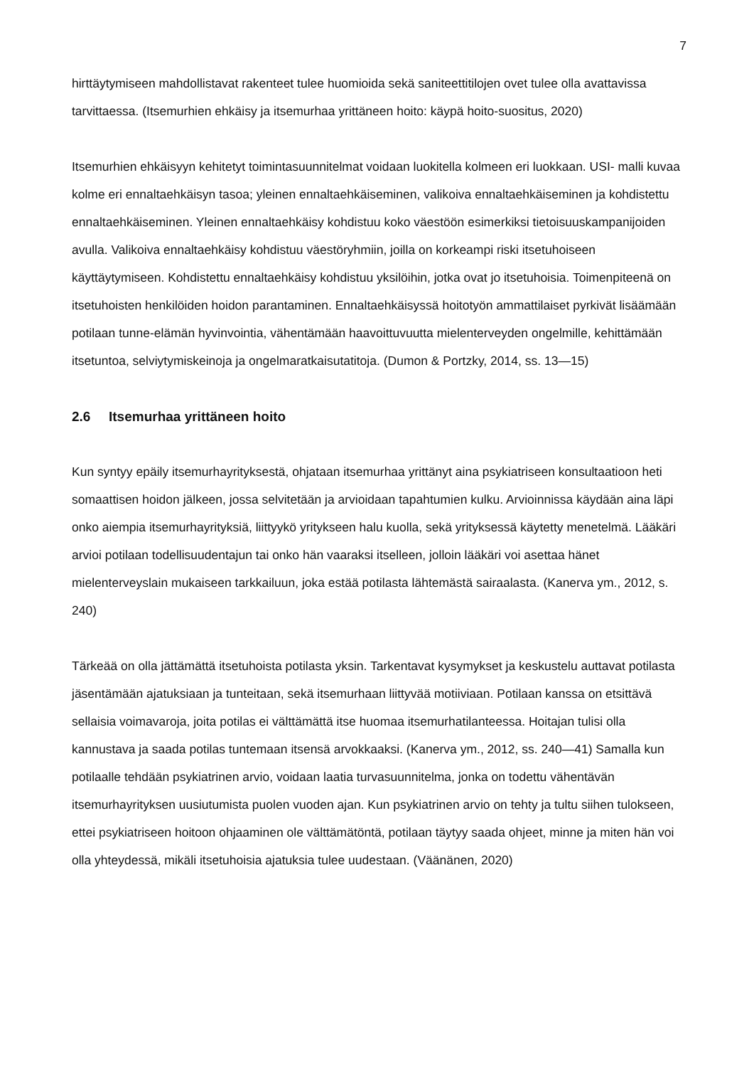7
hirttäytymiseen mahdollistavat rakenteet tulee huomioida sekä saniteettitilojen ovet tulee olla avattavissa tarvittaessa. (Itsemurhien ehkäisy ja itsemurhaa yrittäneen hoito: käypä hoito-suositus, 2020)
Itsemurhien ehkäisyyn kehitetyt toimintasuunnitelmat voidaan luokitella kolmeen eri luokkaan. USI- malli kuvaa kolme eri ennaltaehkäisyn tasoa; yleinen ennaltaehkäiseminen, valikoiva ennaltaehkäiseminen ja kohdistettu ennaltaehkäiseminen. Yleinen ennaltaehkäisy kohdistuu koko väestöön esimerkiksi tietoisuuskampanijoiden avulla. Valikoiva ennaltaehkäisy kohdistuu väestöryhmiin, joilla on korkeampi riski itsetuhoiseen käyttäytymiseen. Kohdistettu ennaltaehkäisy kohdistuu yksilöihin, jotka ovat jo itsetuhoisia. Toimenpiteenä on itsetuhoisten henkilöiden hoidon parantaminen. Ennaltaehkäisyssä hoitotyön ammattilaiset pyrkivät lisäämään potilaan tunne-elämän hyvinvointia, vähentämään haavoittuvuutta mielenterveyden ongelmille, kehittämään itsetuntoa, selviytymiskeinoja ja ongelmaratkaisutatitoja. (Dumon & Portzky, 2014, ss. 13—15)
2.6 Itsemurhaa yrittäneen hoito
Kun syntyy epäily itsemurhayrityksestä, ohjataan itsemurhaa yrittänyt aina psykiatriseen konsultaatioon heti somaattisen hoidon jälkeen, jossa selvitetään ja arvioidaan tapahtumien kulku. Arvioinnissa käydään aina läpi onko aiempia itsemurhayrityksiä, liittyykö yritykseen halu kuolla, sekä yrityksessä käytetty menetelmä. Lääkäri arvioi potilaan todellisuudentajun tai onko hän vaaraksi itselleen, jolloin lääkäri voi asettaa hänet mielenterveyslain mukaiseen tarkkailuun, joka estää potilasta lähtemästä sairaalasta. (Kanerva ym., 2012, s. 240)
Tärkeää on olla jättämättä itsetuhoista potilasta yksin. Tarkentavat kysymykset ja keskustelu auttavat potilasta jäsentämään ajatuksiaan ja tunteitaan, sekä itsemurhaan liittyvää motiiviaan. Potilaan kanssa on etsittävä sellaisia voimavaroja, joita potilas ei välttämättä itse huomaa itsemurhatilanteessa. Hoitajan tulisi olla kannustava ja saada potilas tuntemaan itsensä arvokkaaksi. (Kanerva ym., 2012, ss. 240—41) Samalla kun potilaalle tehdään psykiatrinen arvio, voidaan laatia turvasuunnitelma, jonka on todettu vähentävän itsemurhayrityksen uusiutumista puolen vuoden ajan. Kun psykiatrinen arvio on tehty ja tultu siihen tulokseen, ettei psykiatriseen hoitoon ohjaaminen ole välttämätöntä, potilaan täytyy saada ohjeet, minne ja miten hän voi olla yhteydessä, mikäli itsetuhoisia ajatuksia tulee uudestaan. (Väänänen, 2020)